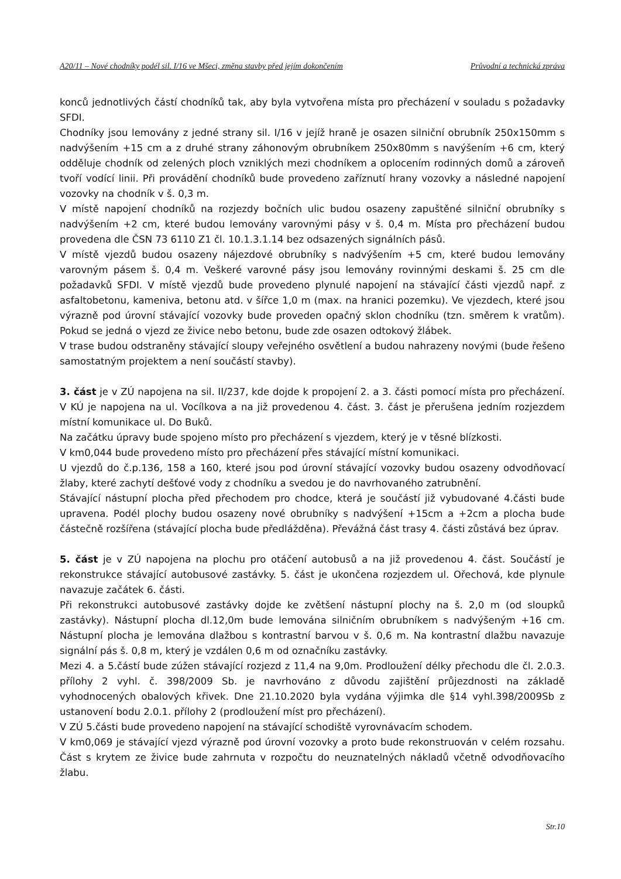A20/11 – Nové chodníky podél sil. I/16 ve Mšeci, změna stavby před jejím dokončením Průvodní a technická zpráva
konců jednotlivých částí chodníků tak, aby byla vytvořena místa pro přecházení v souladu s požadavky SFDI.
Chodníky jsou lemovány z jedné strany sil. I/16 v jejíž hraně je osazen silniční obrubník 250x150mm s nadvýšením +15 cm a z druhé strany záhonovým obrubníkem 250x80mm s navýšením +6 cm, který odděluje chodník od zelených ploch vzniklých mezi chodníkem a oplocením rodinných domů a zároveň tvoří vodící linii. Při provádění chodníků bude provedeno zaříznutí hrany vozovky a následné napojení vozovky na chodník v š. 0,3 m.
V místě napojení chodníků na rozjezdy bočních ulic budou osazeny zapuštěné silniční obrubníky s nadvýšením +2 cm, které budou lemovány varovnými pásy v š. 0,4 m. Místa pro přecházení budou provedena dle ČSN 73 6110 Z1 čl. 10.1.3.1.14 bez odsazených signálních pásů.
V místě vjezdů budou osazeny nájezdové obrubníky s nadvýšením +5 cm, které budou lemovány varovným pásem š. 0,4 m. Veškeré varovné pásy jsou lemovány rovinnými deskami š. 25 cm dle požadavků SFDI. V místě vjezdů bude provedeno plynulé napojení na stávající části vjezdů např. z asfaltobetonu, kameniva, betonu atd. v šířce 1,0 m (max. na hranici pozemku). Ve vjezdech, které jsou výrazně pod úrovní stávající vozovky bude proveden opačný sklon chodníku (tzn. směrem k vratům). Pokud se jedná o vjezd ze živice nebo betonu, bude zde osazen odtokový žlábek.
V trase budou odstraněny stávající sloupy veřejného osvětlení a budou nahrazeny novými (bude řešeno samostatným projektem a není součástí stavby).
3. část je v ZÚ napojena na sil. II/237, kde dojde k propojení 2. a 3. části pomocí místa pro přecházení. V KÚ je napojena na ul. Vocílkova a na již provedenou 4. část. 3. část je přerušena jedním rozjezdem místní komunikace ul. Do Buků.
Na začátku úpravy bude spojeno místo pro přecházení s vjezdem, který je v těsné blízkosti.
V km0,044 bude provedeno místo pro přecházení přes stávající místní komunikaci.
U vjezdů do č.p.136, 158 a 160, které jsou pod úrovní stávající vozovky budou osazeny odvodňovací žlaby, které zachytí dešťové vody z chodníku a svedou je do navrhovaného zatrubnění.
Stávající nástupní plocha před přechodem pro chodce, která je součástí již vybudované 4.části bude upravena. Podél plochy budou osazeny nové obrubníky s nadvýšení +15cm a +2cm a plocha bude částečně rozšířena (stávající plocha bude předlážděna). Převážná část trasy 4. části zůstává bez úprav.
5. část je v ZÚ napojena na plochu pro otáčení autobusů a na již provedenou 4. část. Součástí je rekonstrukce stávající autobusové zastávky. 5. část je ukončena rozjezdem ul. Ořechová, kde plynule navazuje začátek 6. části.
Při rekonstrukci autobusové zastávky dojde ke zvětšení nástupní plochy na š. 2,0 m (od sloupků zastávky). Nástupní plocha dl.12,0m bude lemována silničním obrubníkem s nadvýšeným +16 cm. Nástupní plocha je lemována dlažbou s kontrastní barvou v š. 0,6 m. Na kontrastní dlažbu navazuje signální pás š. 0,8 m, který je vzdálen 0,6 m od označníku zastávky.
Mezi 4. a 5.částí bude zúžen stávající rozjezd z 11,4 na 9,0m. Prodloužení délky přechodu dle čl. 2.0.3. přílohy 2 vyhl. č. 398/2009 Sb. je navrhováno z důvodu zajištění průjezdnosti na základě vyhodnocených obalových křivek. Dne 21.10.2020 byla vydána výjimka dle §14 vyhl.398/2009Sb z ustanovení bodu 2.0.1. přílohy 2 (prodloužení míst pro přecházení).
V ZÚ 5.části bude provedeno napojení na stávající schodiště vyrovnávacím schodem.
V km0,069 je stávající vjezd výrazně pod úrovní vozovky a proto bude rekonstruován v celém rozsahu. Část s krytem ze živice bude zahrnuta v rozpočtu do neuznatelných nákladů včetně odvodňovacího žlabu.
Str.10